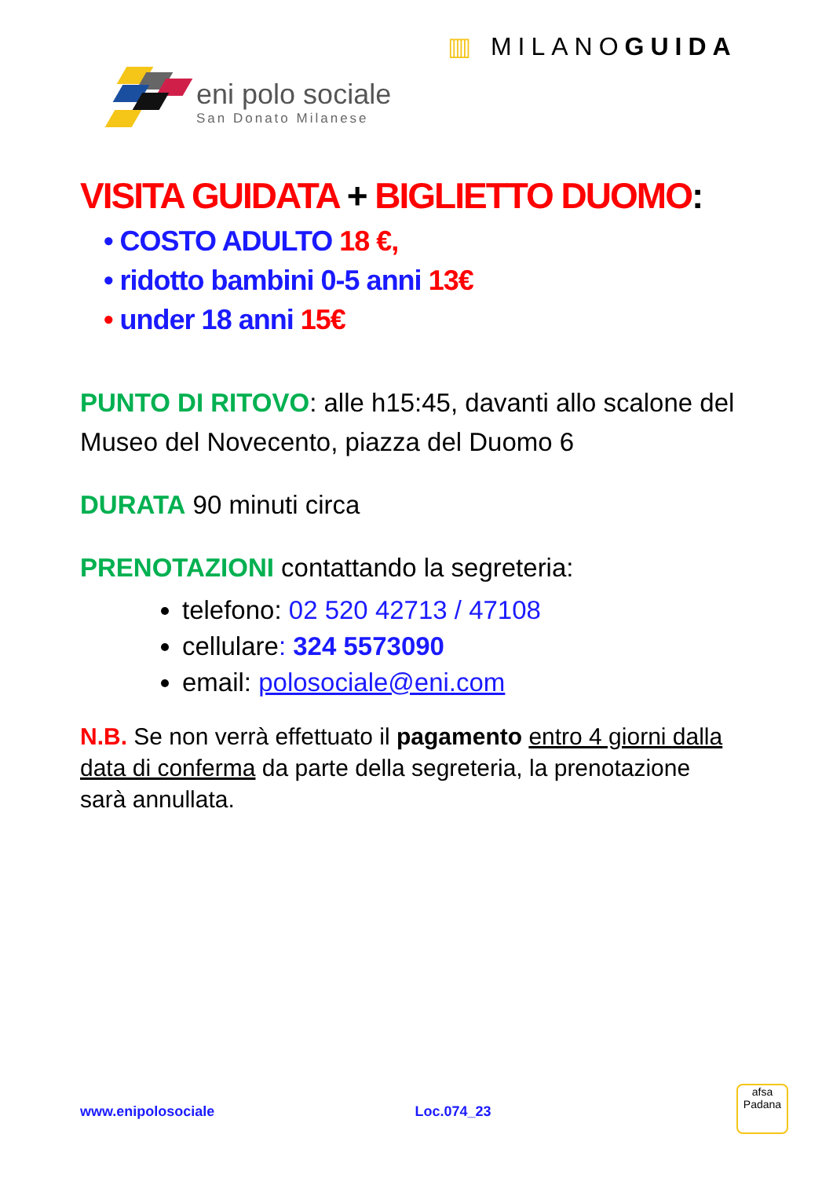▥ MILANOGUIDA
eni polo sociale
San Donato Milanese
VISITA GUIDATA + BIGLIETTO DUOMO:
• COSTO ADULTO 18 €,
• ridotto bambini 0-5 anni 13€
• under 18 anni 15€
PUNTO DI RITOVO: alle h15:45, davanti allo scalone del Museo del Novecento, piazza del Duomo 6
DURATA 90 minuti circa
PRENOTAZIONI contattando la segreteria:
telefono: 02 520 42713 / 47108
cellulare: 324 5573090
email: polosociale@eni.com
N.B. Se non verrà effettuato il pagamento entro 4 giorni dalla data di conferma da parte della segreteria, la prenotazione sarà annullata.
www.enipolosociale Loc.074_23
afsa
Padana